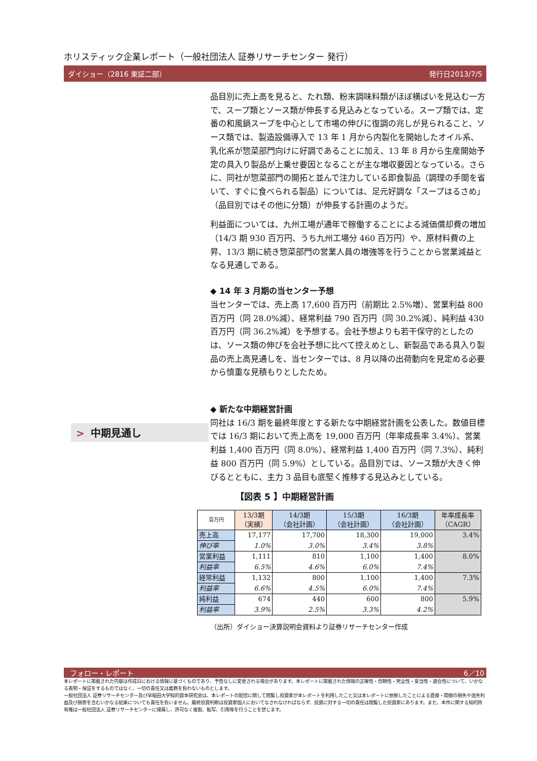ホリスティック企業レポート（一般社団法人 証券リサーチセンター 発行）
ダイショー（2816 東証二部） 発行日2013/7/5
> 中期見通し
品目別に売上高を見ると、たれ類、粉末調味料類がほぼ横ばいを見込む一方で、スープ類とソース類が伸長する見込みとなっている。スープ類では、定番の和風鍋スープを中心として市場の伸びに復調の兆しが見られること、ソース類では、製造設備導入で 13 年 1 月から内製化を開始したオイル系、乳化系が惣菜部門向けに好調であることに加え、13 年 8 月から生産開始予定の具入り製品が上乗せ要因となることが主な増収要因となっている。さらに、同社が惣菜部門の開拓と並んで注力している即食製品（調理の手間を省いて、すぐに食べられる製品）については、足元好調な「スープはるさめ」（品目別ではその他に分類）が伸長する計画のようだ。
利益面については、九州工場が通年で稼働することによる減価償却費の増加（14/3 期 930 百万円、うち九州工場分 460 百万円）や、原材料費の上昇、13/3 期に続き惣菜部門の営業人員の増強等を行うことから営業減益となる見通しである。
◆ 14 年 3 月期の当センター予想
当センターでは、売上高 17,600 百万円（前期比 2.5%増）、営業利益 800 百万円（同 28.0%減）、経常利益 790 百万円（同 30.2%減）、純利益 430 百万円（同 36.2%減）を予想する。会社予想よりも若干保守的としたのは、ソース類の伸びを会社予想に比べて控えめとし、新製品である具入り製品の売上高見通しを、当センターでは、8 月以降の出荷動向を見定める必要から慎重な見積もりとしたため。
◆ 新たな中期経営計画
同社は 16/3 期を最終年度とする新たな中期経営計画を公表した。数値目標では 16/3 期において売上高を 19,000 百万円（年率成長率 3.4%）、営業利益 1,400 百万円（同 8.0%）、経常利益 1,400 百万円（同 7.3%）、純利益 800 百万円（同 5.9%）としている。品目別では、ソース類が大きく伸びるとともに、主力 3 品目も底堅く推移する見込みとしている。
【図表 5 】中期経営計画
| 百万円 | 13/3期 （実績） | 14/3期 （会社計画） | 15/3期 （会社計画） | 16/3期 （会社計画） | 年率成長率 （CAGR） |
| --- | --- | --- | --- | --- | --- |
| 売上高 | 17,177 | 17,700 | 18,300 | 19,000 | 3.4% |
| 伸び率 | 1.0% | 3.0% | 3.4% | 3.8% | |
| 営業利益 | 1,111 | 810 | 1,100 | 1,400 | 8.0% |
| 利益率 | 6.5% | 4.6% | 6.0% | 7.4% | |
| 経常利益 | 1,132 | 800 | 1,100 | 1,400 | 7.3% |
| 利益率 | 6.6% | 4.5% | 6.0% | 7.4% | |
| 純利益 | 674 | 440 | 600 | 800 | 5.9% |
| 利益率 | 3.9% | 2.5% | 3.3% | 4.2% | |
（出所）ダイショー決算説明会資料より証券リサーチセンター作成
フォロー・レポート 6／10
本レポートに掲載された内容は作成日における情報に基づくものであり、予告なしに変更される場合があります。本レポートに掲載された情報の正確性・信頼性・完全性・妥当性・適合性について、いかなる表明・保証をするものではなく、一切の責任又は義務を負わないものとします。
一般社団法人 証券リサーチセンター及び早稲田大学知的資本研究会は、本レポートの配信に関して閲覧し投資家が本レポートを利用したこと又は本レポートに依拠したことによる直接・間接の損失や逸失利益及び損害を含むいかなる結果についても責任を負いません。最終投資判断は投資家個人においてなされなければならず、投資に対する一切の責任は閲覧した投資家にあります。また、本件に関する知的所有権は一般社団法人 証券リサーチセンターに帰属し、許可なく複製、転写、引用等を行うことを禁じます。